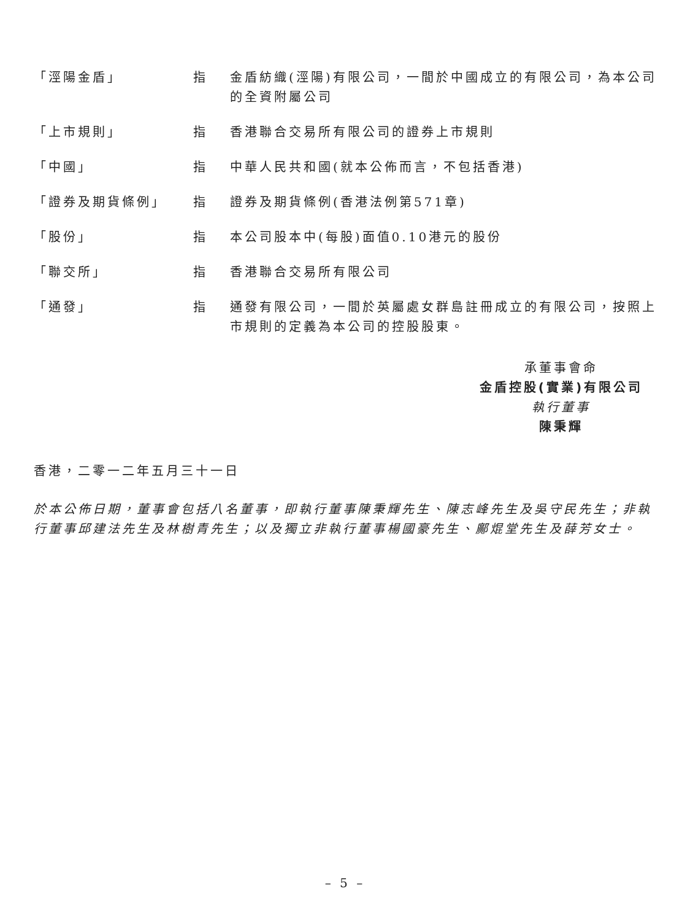| 「涇陽金盾」 | 指 | 金盾紡織(涇陽)有限公司，一間於中國成立的有限公司，為本公司的全資附屬公司 |
| 「上市規則」 | 指 | 香港聯合交易所有限公司的證券上市規則 |
| 「中國」 | 指 | 中華人民共和國(就本公佈而言，不包括香港) |
| 「證券及期貨條例」 | 指 | 證券及期貨條例(香港法例第571章) |
| 「股份」 | 指 | 本公司股本中(每股)面值0.10港元的股份 |
| 「聯交所」 | 指 | 香港聯合交易所有限公司 |
| 「通發」 | 指 | 通發有限公司，一間於英屬處女群島註冊成立的有限公司，按照上市規則的定義為本公司的控股股東。 |
承董事會命
金盾控股(實業)有限公司
執行董事
陳秉輝
香港，二零一二年五月三十一日
於本公佈日期，董事會包括八名董事，即執行董事陳秉輝先生、陳志峰先生及吳守民先生；非執行董事邱建法先生及林樹青先生；以及獨立非執行董事楊國豪先生、鄺焜堂先生及薛芳女士。
– 5 –